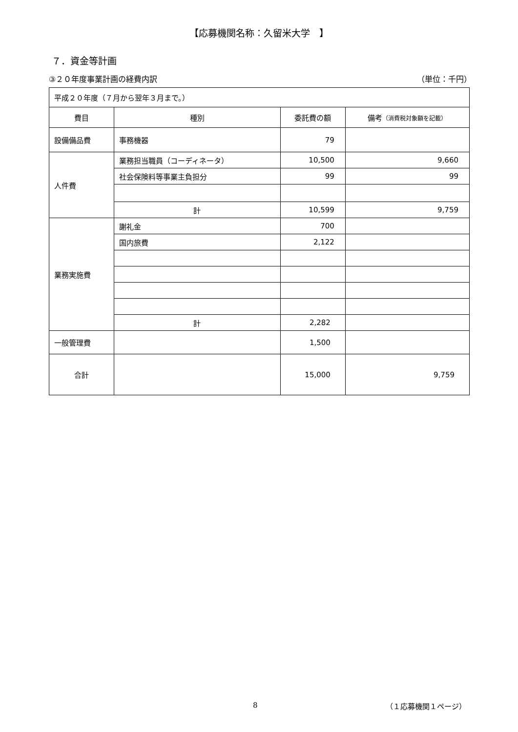【応募機関名称：久留米大学　】
７．資金等計画
③２０年度事業計画の経費内訳 （単位：千円）
| 平成２０年度（７月から翌年３月まで。） | | | |
| 費目 | 種別 | 委託費の額 | 備考 （消費税対象額を記載） |
| 設備備品費 | 事務機器 | 79 | |
| 人件費 | 業務担当職員（コーディネータ） | 10,500 | 9,660 |
| | 社会保険料等事業主負担分 | 99 | 99 |
| | 計 | 10,599 | 9,759 |
| 業務実施費 | 謝礼金 | 700 | |
| | 国内旅費 | 2,122 | |
| | 計 | 2,282 | |
| 一般管理費 | | 1,500 | |
| 合計 | | 15,000 | 9,759 |
8 （１応募機関１ページ）